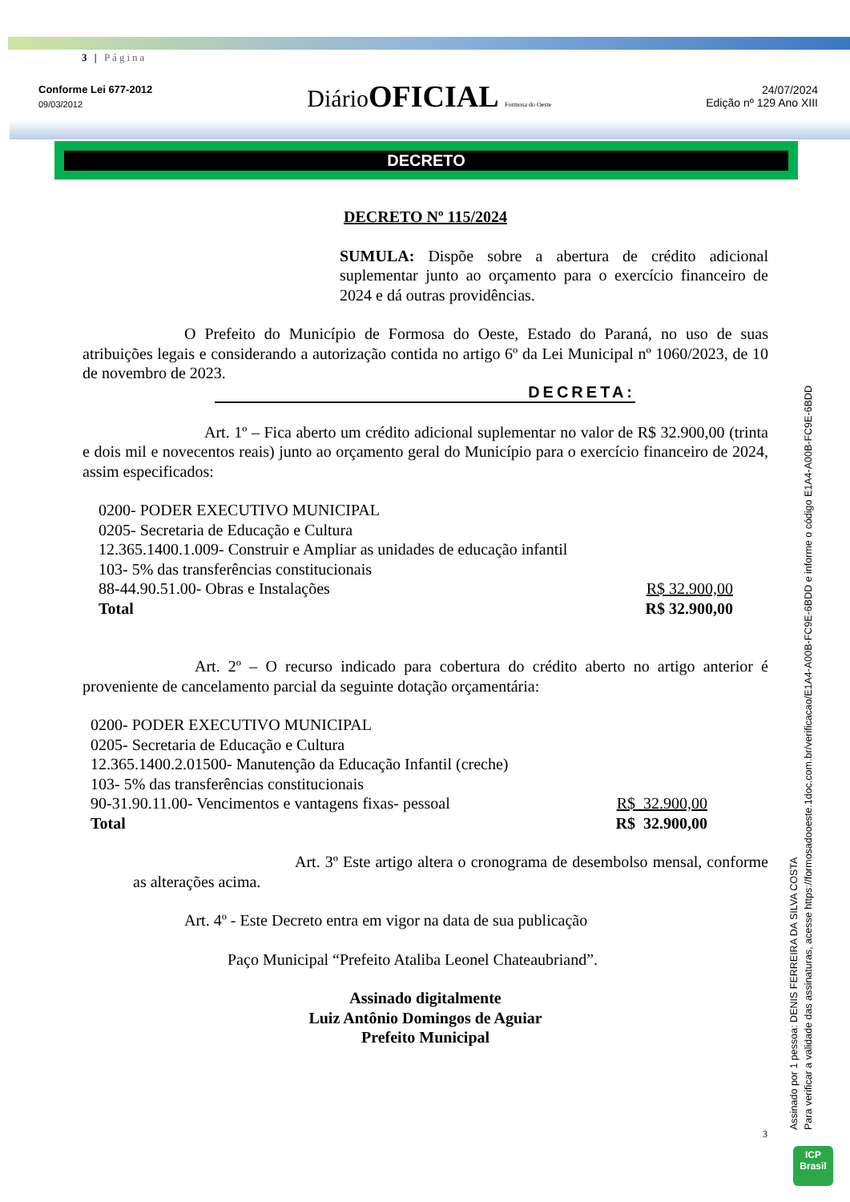3 | Página
Conforme Lei 677-2012
09/03/2012
Diário OFICIAL Formosa do Oeste
24/07/2024
Edição nº 129 Ano XIII
DECRETO
DECRETO Nº 115/2024
SUMULA: Dispõe sobre a abertura de crédito adicional suplementar junto ao orçamento para o exercício financeiro de 2024 e dá outras providências.
O Prefeito do Município de Formosa do Oeste, Estado do Paraná, no uso de suas atribuições legais e considerando a autorização contida no artigo 6º da Lei Municipal nº 1060/2023, de 10 de novembro de 2023.
DECRETA:
Art. 1º – Fica aberto um crédito adicional suplementar no valor de R$ 32.900,00 (trinta e dois mil e novecentos reais) junto ao orçamento geral do Município para o exercício financeiro de 2024, assim especificados:
| 0200- PODER EXECUTIVO MUNICIPAL | |
| 0205- Secretaria de Educação e Cultura | |
| 12.365.1400.1.009- Construir e Ampliar as unidades de educação infantil | |
| 103- 5% das transferências constitucionais | |
| 88-44.90.51.00- Obras e Instalações | R$ 32.900,00 |
| Total | R$ 32.900,00 |
Art. 2º – O recurso indicado para cobertura do crédito aberto no artigo anterior é proveniente de cancelamento parcial da seguinte dotação orçamentária:
| 0200- PODER EXECUTIVO MUNICIPAL | |
| 0205- Secretaria de Educação e Cultura | |
| 12.365.1400.2.01500- Manutenção da Educação Infantil (creche) | |
| 103- 5% das transferências constitucionais | |
| 90-31.90.11.00- Vencimentos e vantagens fixas- pessoal | R$ 32.900,00 |
| Total | R$ 32.900,00 |
Art. 3º Este artigo altera o cronograma de desembolso mensal, conforme as alterações acima.
Art. 4º - Este Decreto entra em vigor na data de sua publicação
Paço Municipal “Prefeito Ataliba Leonel Chateaubriand”.
Assinado digitalmente
Luiz Antônio Domingos de Aguiar
Prefeito Municipal
3
Assinado por 1 pessoa: DENIS FERREIRA DA SILVA COSTA
Para verificar a validade das assinaturas, acesse https://formosadooeste.1doc.com.br/verificacao/E1A4-A00B-FC9E-6BDD e informe o código E1A4-A00B-FC9E-6BDD
ICP
Brasil